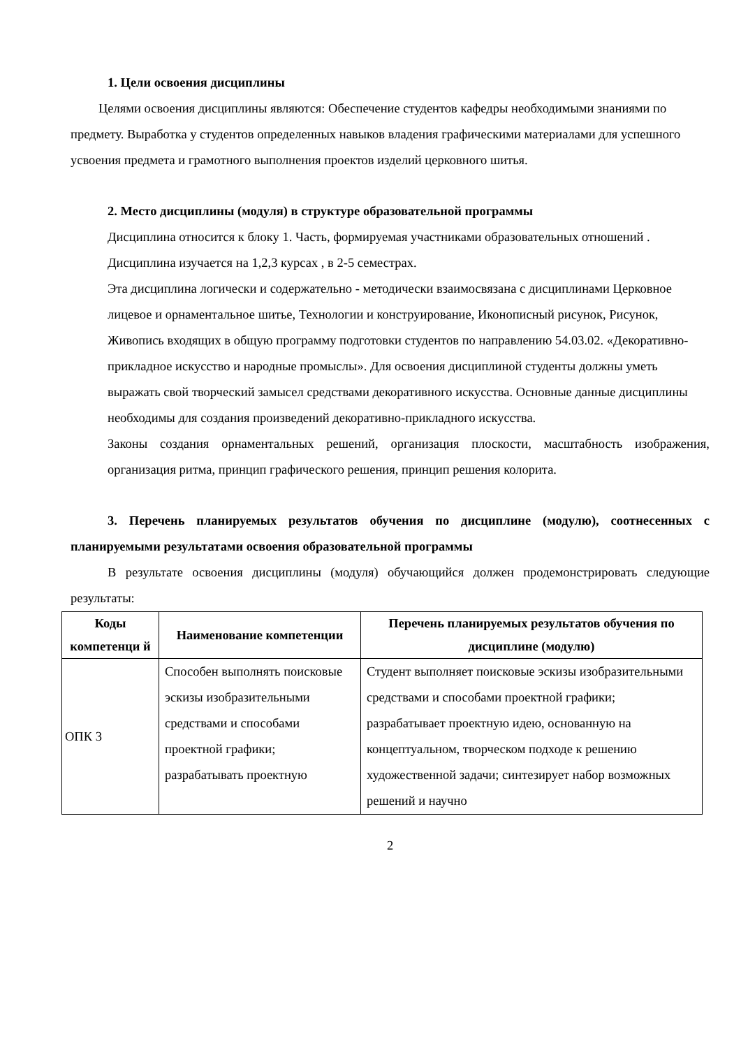1. Цели освоения дисциплины
Целями освоения дисциплины являются: Обеспечение студентов кафедры необходимыми знаниями по предмету. Выработка у студентов определенных навыков владения графическими материалами для успешного усвоения предмета и грамотного выполнения проектов изделий церковного шитья.
2. Место дисциплины (модуля) в структуре образовательной программы
Дисциплина относится к блоку 1. Часть, формируемая участниками образовательных отношений .
Дисциплина изучается на 1,2,3 курсах , в 2-5 семестрах.
Эта дисциплина логически и содержательно - методически взаимосвязана с дисциплинами Церковное лицевое и орнаментальное шитье, Технологии и конструирование, Иконописный рисунок, Рисунок, Живопись входящих в общую программу подготовки студентов по направлению 54.03.02. «Декоративно-прикладное искусство и народные промыслы». Для освоения дисциплиной студенты должны уметь выражать свой творческий замысел средствами декоративного искусства. Основные данные дисциплины необходимы для создания произведений декоративно-прикладного искусства.
Законы создания орнаментальных решений, организация плоскости, масштабность изображения, организация ритма, принцип графического решения, принцип решения колорита.
3. Перечень планируемых результатов обучения по дисциплине (модулю), соотнесенных с планируемыми результатами освоения образовательной программы
В результате освоения дисциплины (модуля) обучающийся должен продемонстрировать следующие результаты:
| Коды компетенци й | Наименование компетенции | Перечень планируемых результатов обучения по дисциплине (модулю) |
| --- | --- | --- |
| ОПК 3 | Способен выполнять поисковые эскизы изобразительными средствами и способами проектной графики; разрабатывать проектную | Студент выполняет поисковые эскизы изобразительными средствами и способами проектной графики; разрабатывает проектную идею, основанную на концептуальном, творческом подходе к решению художественной задачи; синтезирует набор возможных решений и научно |
2